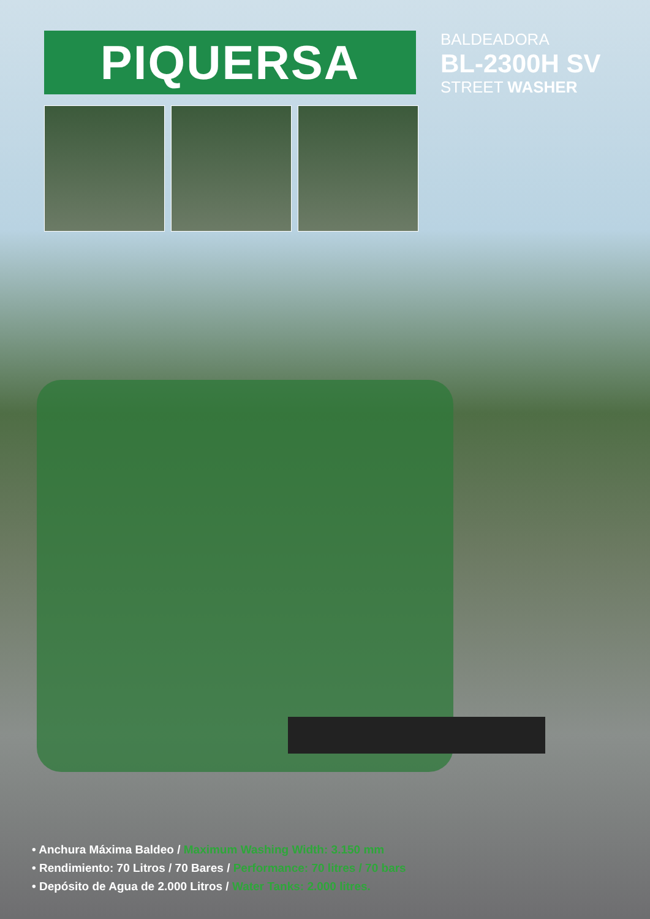PIQUERSA
BALDEADORA
BL-2300H SV
STREET WASHER
• Anchura Máxima Baldeo / Maximum Washing Width: 3.150 mm
• Rendimiento: 70 Litros / 70 Bares / Performance: 70 litres / 70 bars
• Depósito de Agua de 2.000 Litros / Water Tanks: 2.000 litres.